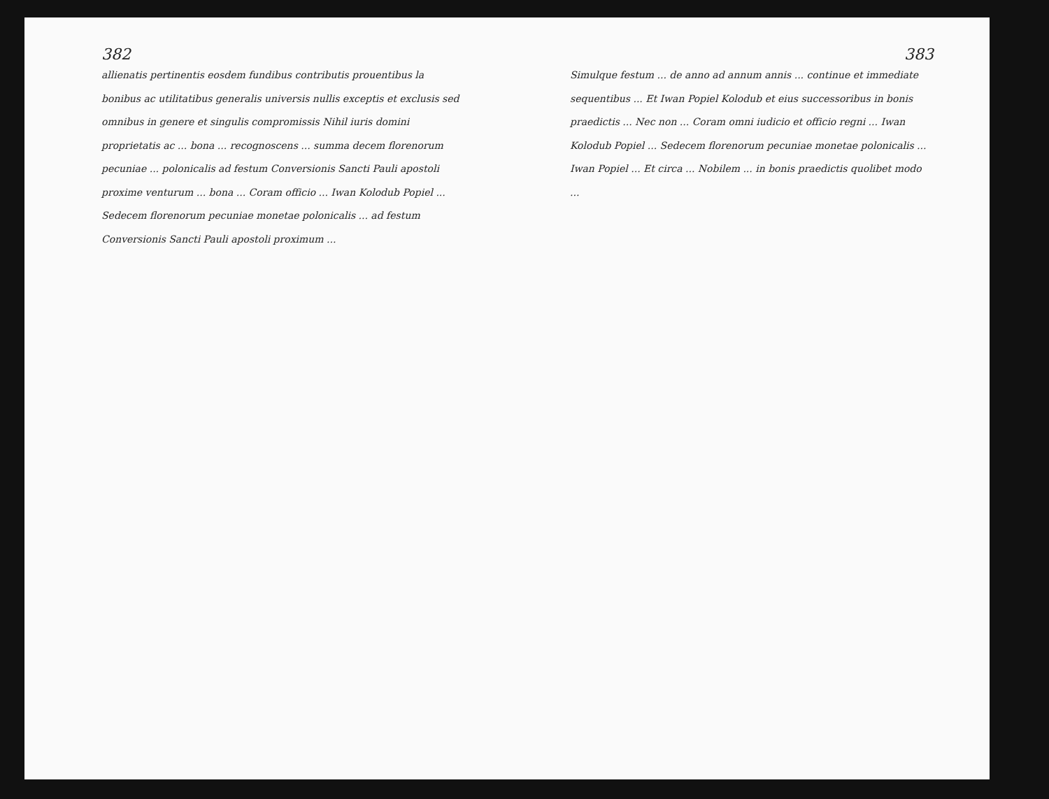382
allienatis pertinentis eosdem fundibus contributis prouentibus la bonibus ac utilitatibus generalis universis nullis exceptis et exclusis sed omnibus in genere et singulis compromissis Nihil iuris domini proprietatis ac ... bona ... recognoscens ... summa decem florenorum pecuniae ... polonicalis ad festum Conversionis Sancti Pauli apostoli proxime venturum ... bona ... Coram officio ... Iwan Kolodub Popiel ... Sedecem florenorum pecuniae monetae polonicalis ... ad festum Conversionis Sancti Pauli apostoli proximum ...
383
Simulque festum ... de anno ad annum annis ... continue et immediate sequentibus ... Et Iwan Popiel Kolodub et eius successoribus in bonis praedictis ... Nec non ... Coram omni iudicio et officio regni ... Iwan Kolodub Popiel ... Sedecem florenorum pecuniae monetae polonicalis ... Iwan Popiel ... Et circa ... Nobilem ... in bonis praedictis quolibet modo ...